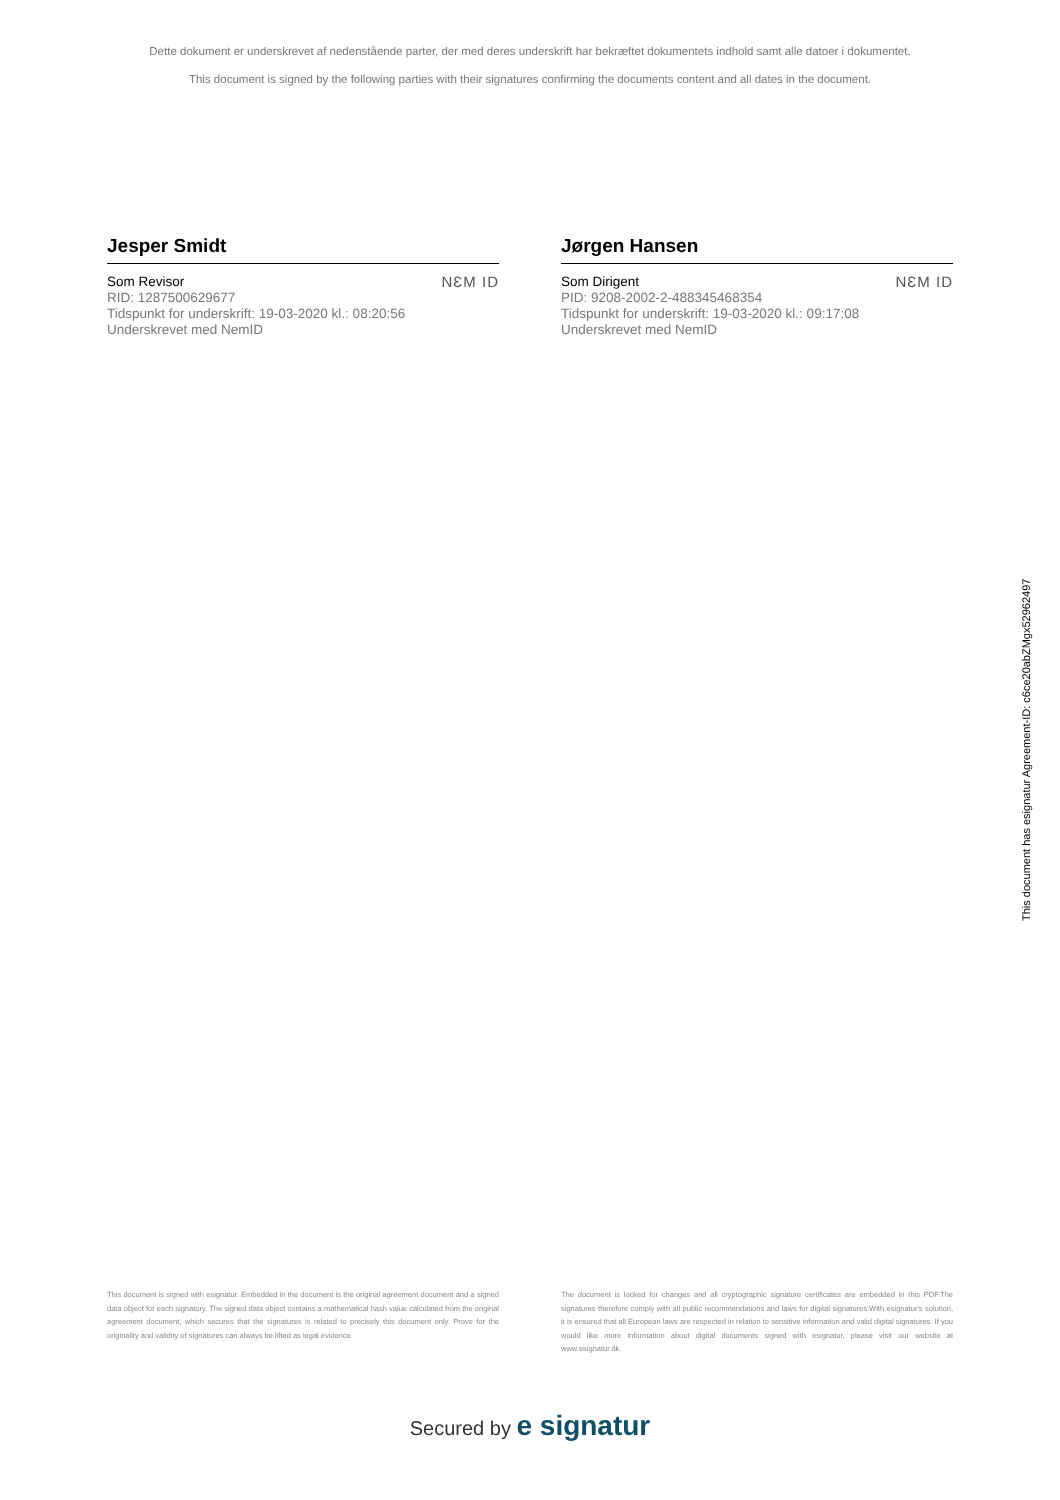Dette dokument er underskrevet af nedenstående parter, der med deres underskrift har bekræftet dokumentets indhold samt alle datoer i dokumentet.
This document is signed by the following parties with their signatures confirming the documents content and all dates in the document.
Jesper Smidt
Som Revisor
RID: 1287500629677
Tidspunkt for underskrift: 19-03-2020 kl.: 08:20:56
Underskrevet med NemID
NƐM ID
Jørgen Hansen
Som Dirigent
PID: 9208-2002-2-488345468354
Tidspunkt for underskrift: 19-03-2020 kl.: 09:17:08
Underskrevet med NemID
NƐM ID
This document has esignatur Agreement-ID: c6ce20abZMgx52962497
This document is signed with esignatur. Embedded in the document is the original agreement document and a signed data object for each signatory. The signed data object contains a mathematical hash value calculated from the original agreement document, which secures that the signatures is related to precisely this document only. Prove for the originality and validity of signatures can always be lifted as legal evidence.
The document is locked for changes and all cryptographic signature certificates are embedded in this PDF.The signatures therefore comply with all public recommendations and laws for digital signatures.With esignatur's solution, it is ensured that all European laws are respected in relation to sensitive information and valid digital signatures. If you would like more information about digital documents signed with esignatur, please visit our website at www.esignatur.dk.
Secured by e signatur